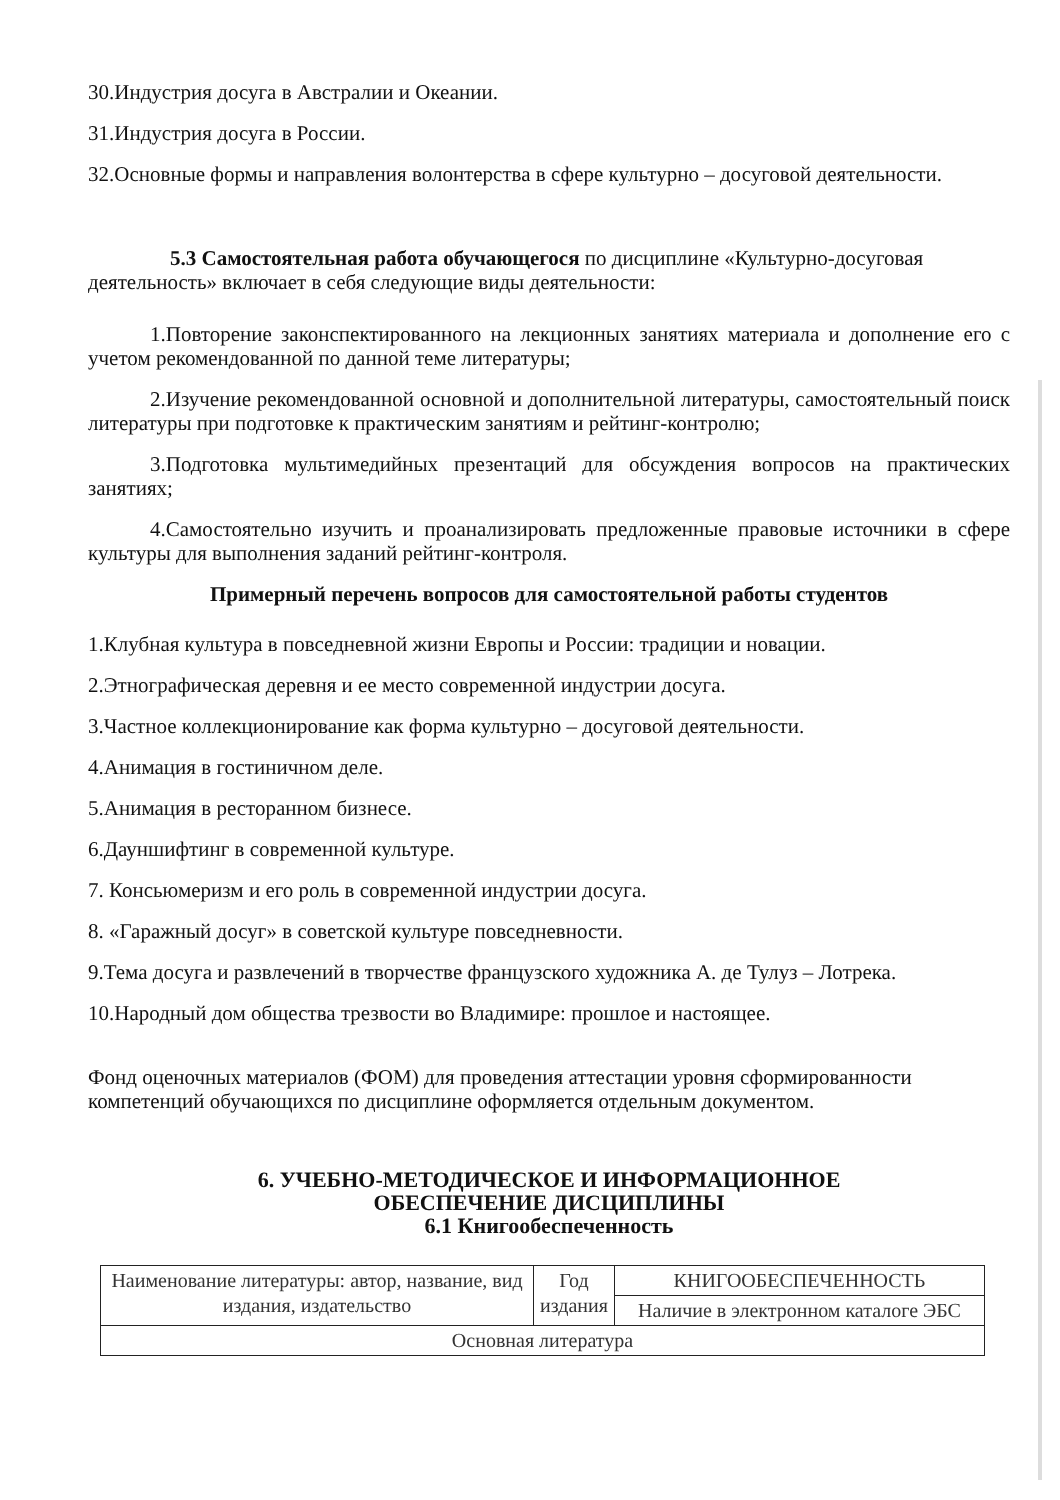30.Индустрия досуга в Австралии и Океании.
31.Индустрия досуга в России.
32.Основные формы и направления волонтерства в сфере культурно – досуговой деятельности.
5.3 Самостоятельная работа обучающегося по дисциплине «Культурно-досуговая деятельность» включает в себя следующие виды деятельности:
1.Повторение законспектированного на лекционных занятиях материала и дополнение его с учетом рекомендованной по данной теме литературы;
2.Изучение рекомендованной основной и дополнительной литературы, самостоятельный поиск литературы при подготовке к практическим занятиям и рейтинг-контролю;
3.Подготовка мультимедийных презентаций для обсуждения вопросов на практических занятиях;
4.Самостоятельно изучить и проанализировать предложенные правовые источники в сфере культуры для выполнения заданий рейтинг-контроля.
Примерный перечень вопросов для самостоятельной работы студентов
1.Клубная культура в повседневной жизни Европы и России: традиции и новации.
2.Этнографическая деревня и ее место современной индустрии досуга.
3.Частное коллекционирование как форма культурно – досуговой деятельности.
4.Анимация в гостиничном деле.
5.Анимация в ресторанном бизнесе.
6.Дауншифтинг в современной культуре.
7. Консьюмеризм и его роль в современной индустрии досуга.
8. «Гаражный досуг» в советской культуре повседневности.
9.Тема досуга и развлечений в творчестве французского художника А. де Тулуз – Лотрека.
10.Народный дом общества трезвости во Владимире: прошлое и настоящее.
Фонд оценочных материалов (ФОМ) для проведения аттестации уровня сформированности компетенций обучающихся по дисциплине оформляется отдельным документом.
6. УЧЕБНО-МЕТОДИЧЕСКОЕ И ИНФОРМАЦИОННОЕ
ОБЕСПЕЧЕНИЕ ДИСЦИПЛИНЫ
6.1 Книгообеспеченность
| Наименование литературы: автор, название, вид издания, издательство | Год издания | КНИГООБЕСПЕЧЕННОСТЬ |
| --- | --- | --- |
| | | Наличие в электронном каталоге ЭБС |
| Основная литература | | |